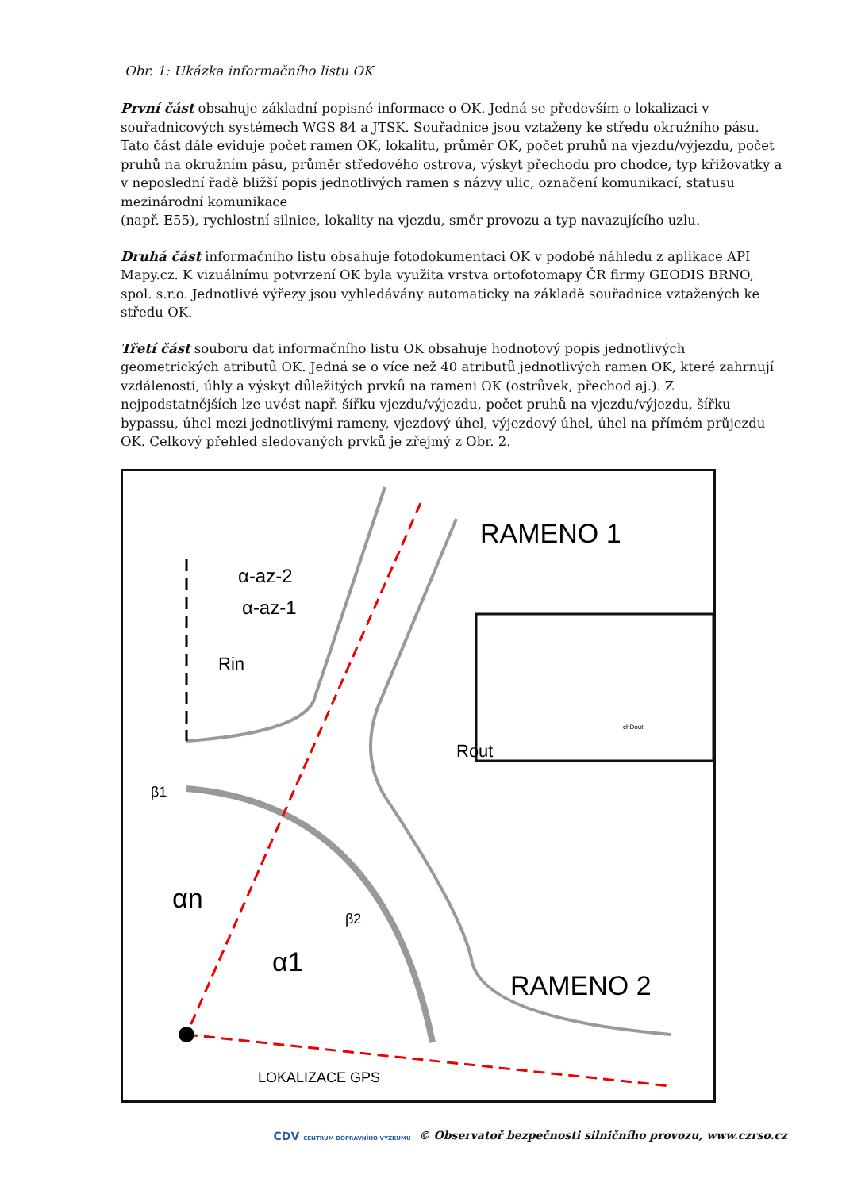Obr. 1: Ukázka informačního listu OK
První část obsahuje základní popisné informace o OK. Jedná se především o lokalizaci v souřadnicových systémech WGS 84 a JTSK. Souřadnice jsou vztaženy ke středu okružního pásu. Tato část dále eviduje počet ramen OK, lokalitu, průměr OK, počet pruhů na vjezdu/výjezdu, počet pruhů na okružním pásu, průměr středového ostrova, výskyt přechodu pro chodce, typ křižovatky a v neposlední řadě bližší popis jednotlivých ramen s názvy ulic, označení komunikací, statusu mezinárodní komunikace
(např. E55), rychlostní silnice, lokality na vjezdu, směr provozu a typ navazujícího uzlu.
Druhá část informačního listu obsahuje fotodokumentaci OK v podobě náhledu z aplikace API Mapy.cz. K vizuálnímu potvrzení OK byla využita vrstva ortofotomapy ČR firmy GEODIS BRNO, spol. s.r.o. Jednotlivé výřezy jsou vyhledávány automaticky na základě souřadnice vztažených ke středu OK.
Třetí část souboru dat informačního listu OK obsahuje hodnotový popis jednotlivých geometrických atributů OK. Jedná se o více než 40 atributů jednotlivých ramen OK, které zahrnují vzdálenosti, úhly a výskyt důležitých prvků na rameni OK (ostrůvek, přechod aj.). Z nejpodstatnějších lze uvést např. šířku vjezdu/výjezdu, počet pruhů na vjezdu/výjezdu, šířku bypassu, úhel mezi jednotlivými rameny, vjezdový úhel, výjezdový úhel, úhel na přímém průjezdu OK. Celkový přehled sledovaných prvků je zřejmý z Obr. 2.
RAMENO 1
RAMENO 2
α-az-2
α-az-1
β1
β2
αn
α1
Rout
Rin
LOKALIZACE GPS
chDout
CDV CENTRUM DOPRAVNÍHO VÝZKUMU © Observatoř bezpečnosti silničního provozu, www.czrso.cz